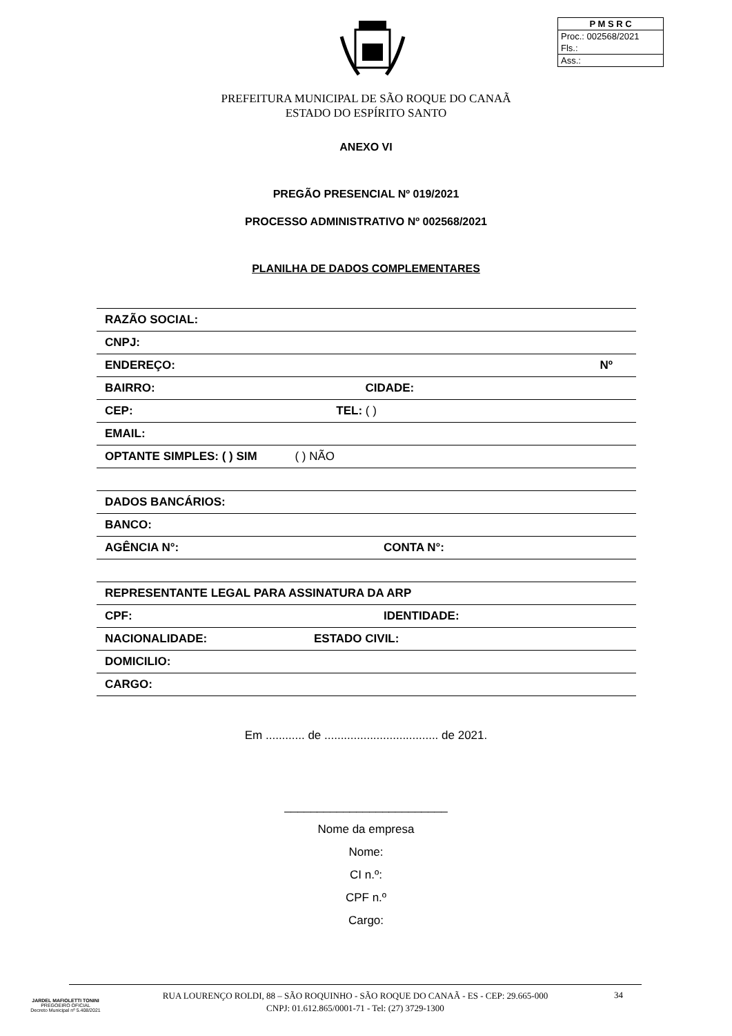P M S R C
Proc.: 002568/2021
Fls.:
Ass.:
PREFEITURA MUNICIPAL DE SÃO ROQUE DO CANAÃ
ESTADO DO ESPÍRITO SANTO
ANEXO VI
PREGÃO PRESENCIAL Nº 019/2021
PROCESSO ADMINISTRATIVO Nº 002568/2021
PLANILHA DE DADOS COMPLEMENTARES
| RAZÃO SOCIAL: | |
| CNPJ: | |
| ENDEREÇO: | Nº |
| BAIRRO: CIDADE: | |
| CEP: TEL: ( ) | |
| EMAIL: | |
| OPTANTE SIMPLES: ( ) SIM ( ) NÃO | |
| DADOS BANCÁRIOS: | |
| BANCO: | |
| AGÊNCIA N°: | CONTA N°: |
| REPRESENTANTE LEGAL PARA ASSINATURA DA ARP | |
| CPF: | IDENTIDADE: |
| NACIONALIDADE: ESTADO CIVIL: | |
| DOMICILIO: | |
| CARGO: | |
Em ............ de ................................... de 2021.
_________________________
Nome da empresa
Nome:
CI n.º:
CPF n.º
Cargo:
JARDEL MAFIOLETTI TONINI
PREGOEIRO OFICIAL
Decreto Municipal nº 5.408/2021
RUA LOURENÇO ROLDI, 88 – SÃO ROQUINHO - SÃO ROQUE DO CANAÃ - ES - CEP: 29.665-000
CNPJ: 01.612.865/0001-71 - Tel: (27) 3729-1300
34